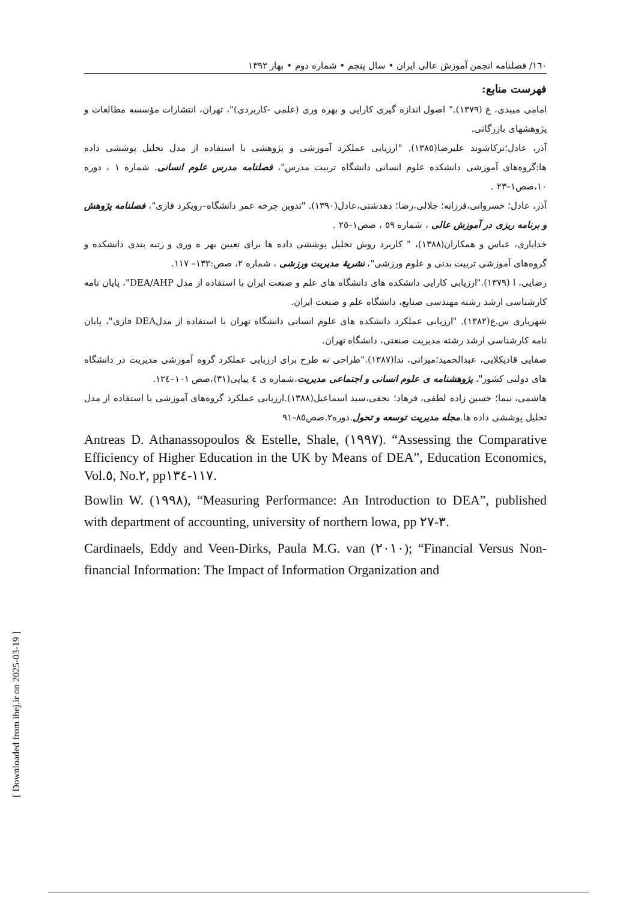[ Downloaded from ihej.ir on 2025-03-19 ]
١٦٠/ فصلنامه انجمن آموزش عالی ایران • سال پنجم • شماره دوم • بهار ١٣٩٢
فهرست منابع:
امامی میبدی، ع (١٣٧٩)." اصول اندازه گیری کارایی و بهره وری (علمی -کاربردی)"، تهران، انتشارات مؤسسه مطالعات و پژوهشهای بازرگانی.
آذر، عادل؛ترکاشوند علیرضا(١٣٨٥). "ارزیابی عملکرد آموزشی و پژوهشی با استفاده از مدل تحلیل پوششی داده ها:گروه‌های آموزشی دانشکده علوم انسانی دانشگاه تربیت مدرس"، فصلنامه مدرس علوم انسانی. شماره ١ ، دوره ١٠،صص١–٢٣ .
آذر، عادل؛ خسروانی،فرزانه؛ جلالی،رضا؛ دهدشتی،عادل(١٣٩٠). "تدوین چرخه عمر دانشگاه–رویکرد فازی"، فصلنامه پژوهش و برنامه ریزی در آموزش عالی ، شماره ٥٩ ، صص١–٢٥ .
خدایاری، عباس و همکاران(١٣٨٨)، " کاربرد روش تحلیل پوششی داده ها برای تعیین بهر ه وری و رتبه بندی دانشکده و گروه‌های آموزشی تربیت بدنی و علوم ورزشی"، نشریهٔ مدیریت ورزشی ، شماره ٢، صص:١٣٢– ١١٧.
رضایی، ا (١٣٧٩)."ارزیابی کارایی دانشکده های دانشگاه های علم و صنعت ایران با استفاده از مدل DEA/AHP"، پایان نامه کارشناسی ارشد رشته مهندسی صنایع، دانشگاه علم و صنعت ایران.
شهریاری س.ع(١٣٨٢). "ارزیابی عملکرد دانشکده های علوم انسانی دانشگاه تهران با استفاده از مدلDEA فازی"، پایان نامه کارشناسی ارشد رشته مدیریت صنعتی، دانشگاه تهران.
صفایی قادیکلایی، عبدالحمید؛میزانی، ندا(١٣٨٧)."طراحی نه طرح برای ارزیابی عملکرد گروه آموزشی مدیریت در دانشگاه های دولتی کشور"، پژوهشنامه ی علوم انسانی و اجتماعی مدیریت،شماره ی ٤ پیاپی(٣١)،صص ١٠١–١٢٤.
هاشمی، نیما؛ حسین زاده لطفی، فرهاد؛ نجفی،سید اسماعیل(١٣٨٨).ارزیابی عملکرد گروه‌های آموزشی با استفاده از مدل تحلیل پوششی داده ها.مجله مدیریت توسعه و تحول.دوره٢.صص٨٥–٩١
Antreas D. Athanassopoulos & Estelle, Shale, (١٩٩٧). “Assessing the Comparative Efficiency of Higher Education in the UK by Means of DEA”, Education Economics, Vol.٥, No.٢, pp١١٧-١٣٤.
Bowlin W. (١٩٩٨), “Measuring Performance: An Introduction to DEA”, published with department of accounting, university of northern lowa, pp ٣-٢٧.
Cardinaels, Eddy and Veen-Dirks, Paula M.G. van (٢٠١٠); “Financial Versus Non-financial Information: The Impact of Information Organization and